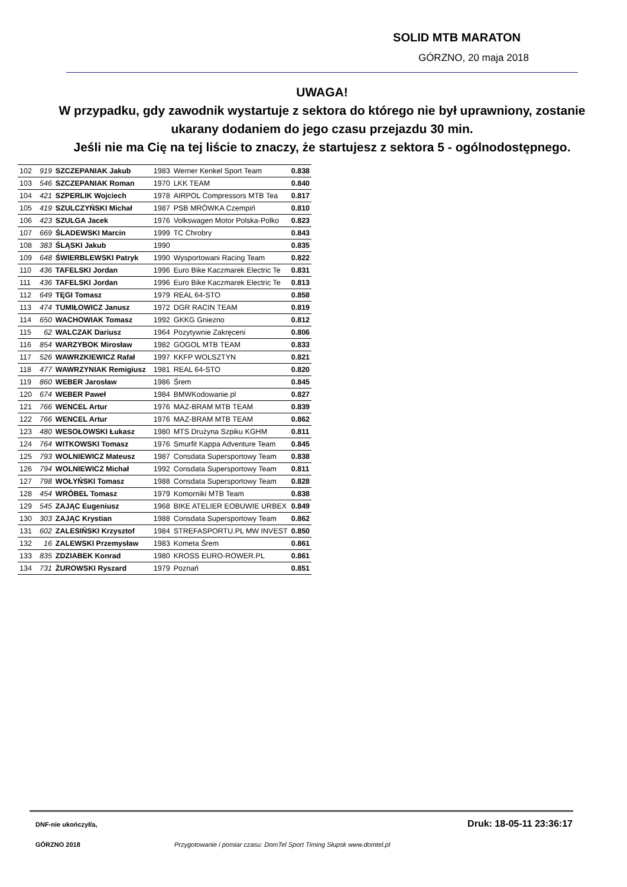SOLID MTB MARATON
GÓRZNO, 20 maja 2018
UWAGA!
W przypadku, gdy zawodnik wystartuje z sektora do którego nie był uprawniony, zostanie ukarany dodaniem do jego czasu przejazdu 30 min.
Jeśli nie ma Cię na tej liście to znaczy, że startujesz z sektora 5 - ogólnodostępnego.
| 102 | 919 | SZCZEPANIAK Jakub | 1983 | Werner Kenkel Sport Team | 0.838 |
| 103 | 546 | SZCZEPANIAK Roman | 1970 | LKK TEAM | 0.840 |
| 104 | 421 | SZPERLIK Wojciech | 1978 | AIRPOL Compressors MTB Tea | 0.817 |
| 105 | 419 | SZULCZYŃSKI Michał | 1987 | PSB MRÓWKA Czempiń | 0.810 |
| 106 | 423 | SZULGA Jacek | 1976 | Volkswagen Motor Polska-Polko | 0.823 |
| 107 | 669 | ŚLADEWSKI Marcin | 1999 | TC Chrobry | 0.843 |
| 108 | 383 | ŚLĄSKI Jakub | 1990 | | 0.835 |
| 109 | 648 | ŚWIERBLEWSKI Patryk | 1990 | Wysportowani Racing Team | 0.822 |
| 110 | 436 | TAFELSKI Jordan | 1996 | Euro Bike Kaczmarek Electric Te | 0.831 |
| 111 | 436 | TAFELSKI Jordan | 1996 | Euro Bike Kaczmarek Electric Te | 0.813 |
| 112 | 649 | TĘGI Tomasz | 1979 | REAL 64-STO | 0.858 |
| 113 | 474 | TUMIŁOWICZ Janusz | 1972 | DGR RACIN TEAM | 0.819 |
| 114 | 650 | WACHOWIAK Tomasz | 1992 | GKKG Gniezno | 0.812 |
| 115 | 62 | WALCZAK Dariusz | 1964 | Pozytywnie Zakręceni | 0.806 |
| 116 | 854 | WARZYBOK Mirosław | 1982 | GOGOL MTB TEAM | 0.833 |
| 117 | 526 | WAWRZKIEWICZ Rafał | 1997 | KKFP WOLSZTYN | 0.821 |
| 118 | 477 | WAWRZYNIAK Remigiusz | 1981 | REAL 64-STO | 0.820 |
| 119 | 860 | WEBER Jarosław | 1986 | Śrem | 0.845 |
| 120 | 674 | WEBER Paweł | 1984 | BMWKodowanie.pl | 0.827 |
| 121 | 766 | WENCEL Artur | 1976 | MAZ-BRAM MTB TEAM | 0.839 |
| 122 | 766 | WENCEL Artur | 1976 | MAZ-BRAM MTB TEAM | 0.862 |
| 123 | 480 | WESOŁOWSKI Łukasz | 1980 | MTS Drużyna Szpiku KGHM | 0.811 |
| 124 | 764 | WITKOWSKI Tomasz | 1976 | Smurfit Kappa Adventure Team | 0.845 |
| 125 | 793 | WOLNIEWICZ Mateusz | 1987 | Consdata Supersportowy Team | 0.838 |
| 126 | 794 | WOLNIEWICZ Michał | 1992 | Consdata Supersportowy Team | 0.811 |
| 127 | 798 | WOŁYŃSKI Tomasz | 1988 | Consdata Supersportowy Team | 0.828 |
| 128 | 454 | WRÓBEL Tomasz | 1979 | Komorniki MTB Team | 0.838 |
| 129 | 545 | ZAJĄC Eugeniusz | 1968 | BIKE ATELIER EOBUWIE URBEX | 0.849 |
| 130 | 303 | ZAJĄC Krystian | 1988 | Consdata Supersportowy Team | 0.862 |
| 131 | 602 | ZALESIŃSKI Krzysztof | 1984 | STREFASPORTU.PL MW INVEST | 0.850 |
| 132 | 16 | ZALEWSKI Przemysław | 1983 | Kometa Śrem | 0.861 |
| 133 | 835 | ZDZIABEK Konrad | 1980 | KROSS EURO-ROWER.PL | 0.861 |
| 134 | 731 | ŻUROWSKI Ryszard | 1979 | Poznań | 0.851 |
DNF-nie ukończył/a, Druk: 18-05-11 23:36:17
GÓRZNO 2018
Przygotowanie i pomiar czasu: DomTel Sport Timing Słupsk www.domtel.pl